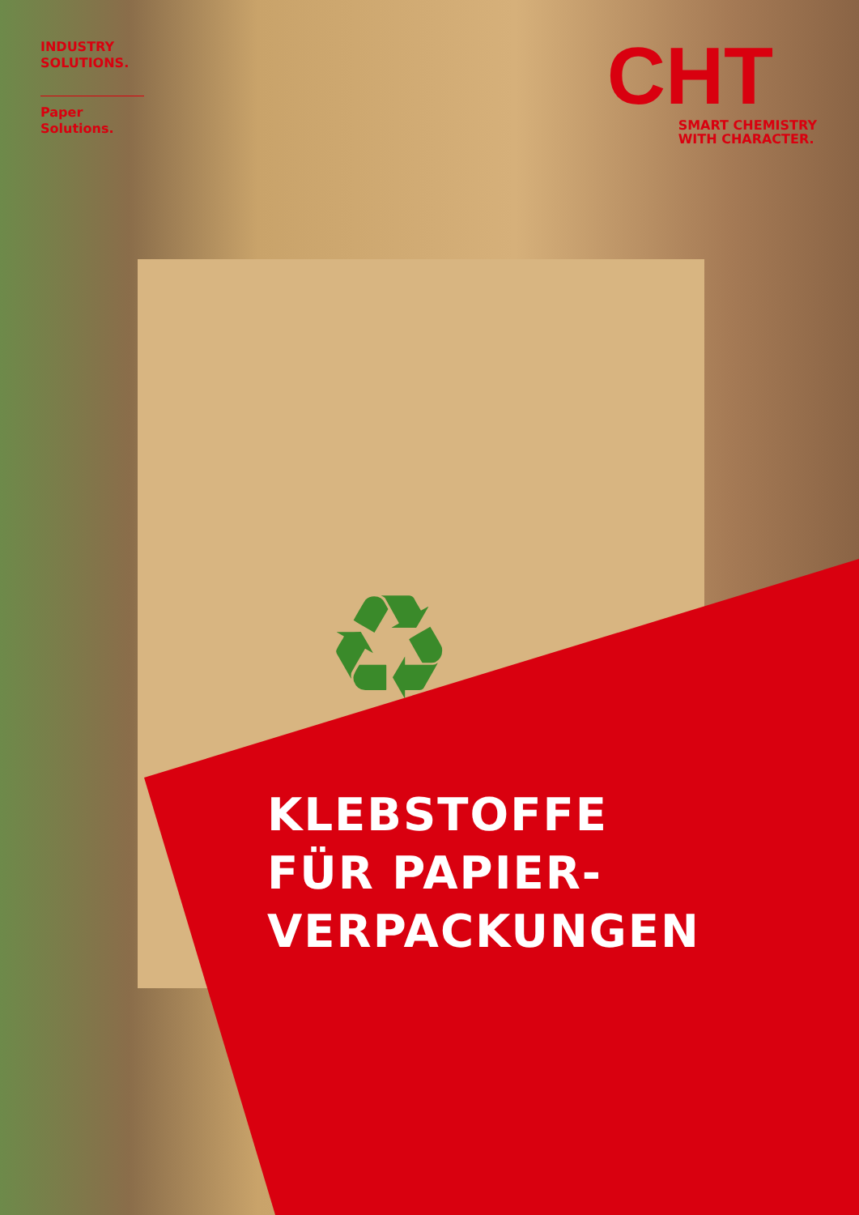♻
INDUSTRY
SOLUTIONS.
Paper
Solutions.
CHT
SMART CHEMISTRY
WITH CHARACTER.
KLEBSTOFFE
FÜR PAPIER-
VERPACKUNGEN